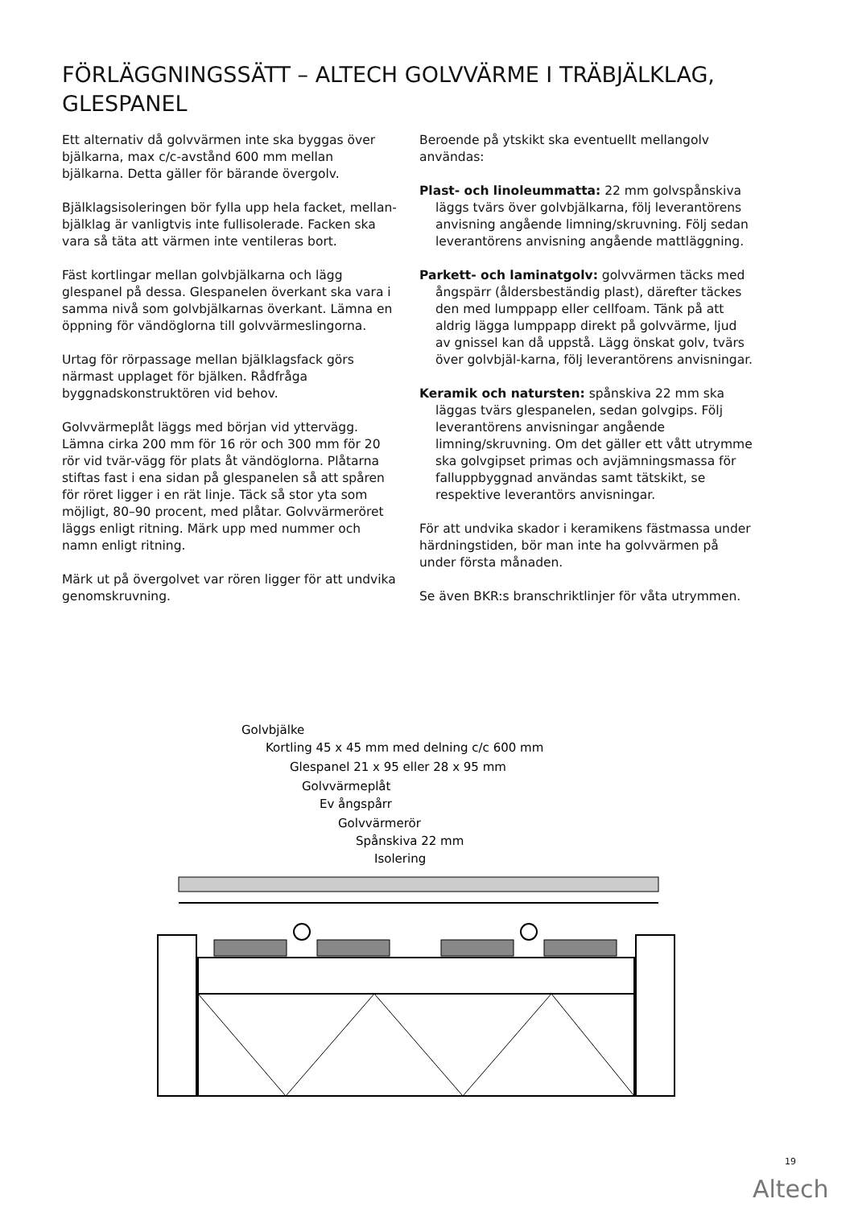FÖRLÄGGNINGSSÄTT – ALTECH GOLVVÄRME I TRÄBJÄLKLAG, GLESPANEL
Ett alternativ då golvvärmen inte ska byggas över bjälkarna, max c/c-avstånd 600 mm mellan bjälkarna. Detta gäller för bärande övergolv.
Bjälklagsisoleringen bör fylla upp hela facket, mellan-bjälklag är vanligtvis inte fullisolerade. Facken ska vara så täta att värmen inte ventileras bort.
Fäst kortlingar mellan golvbjälkarna och lägg glespanel på dessa. Glespanelen överkant ska vara i samma nivå som golvbjälkarnas överkant. Lämna en öppning för vändöglorna till golvvärmeslingorna.
Urtag för rörpassage mellan bjälklagsfack görs närmast upplaget för bjälken. Rådfråga byggnadskonstruktören vid behov.
Golvvärmeplåt läggs med början vid yttervägg. Lämna cirka 200 mm för 16 rör och 300 mm för 20 rör vid tvär-vägg för plats åt vändöglorna. Plåtarna stiftas fast i ena sidan på glespanelen så att spåren för röret ligger i en rät linje. Täck så stor yta som möjligt, 80–90 procent, med plåtar. Golvvärmeröret läggs enligt ritning. Märk upp med nummer och namn enligt ritning.
Märk ut på övergolvet var rören ligger för att undvika genomskruvning.
Beroende på ytskikt ska eventuellt mellangolv användas:
Plast- och linoleummatta: 22 mm golvspånskiva läggs tvärs över golvbjälkarna, följ leverantörens anvisning angående limning/skruvning. Följ sedan leverantörens anvisning angående mattläggning.
Parkett- och laminatgolv: golvvärmen täcks med ångspärr (åldersbeständig plast), därefter täckes den med lumppapp eller cellfoam. Tänk på att aldrig lägga lumppapp direkt på golvvärme, ljud av gnissel kan då uppstå. Lägg önskat golv, tvärs över golvbjäl-karna, följ leverantörens anvisningar.
Keramik och natursten: spånskiva 22 mm ska läggas tvärs glespanelen, sedan golvgips. Följ leverantörens anvisningar angående limning/skruvning. Om det gäller ett vått utrymme ska golvgipset primas och avjämningsmassa för falluppbyggnad användas samt tätskikt, se respektive leverantörs anvisningar.
För att undvika skador i keramikens fästmassa under härdningstiden, bör man inte ha golvvärmen på under första månaden.
Se även BKR:s branschriktlinjer för våta utrymmen.
Golvbjälke
Kortling 45 x 45 mm med delning c/c 600 mm
Glespanel 21 x 95 eller 28 x 95 mm
Golvvärmeplåt
Ev ångspårr
Golvvärmerör
Spånskiva 22 mm
Isolering
19
Altech